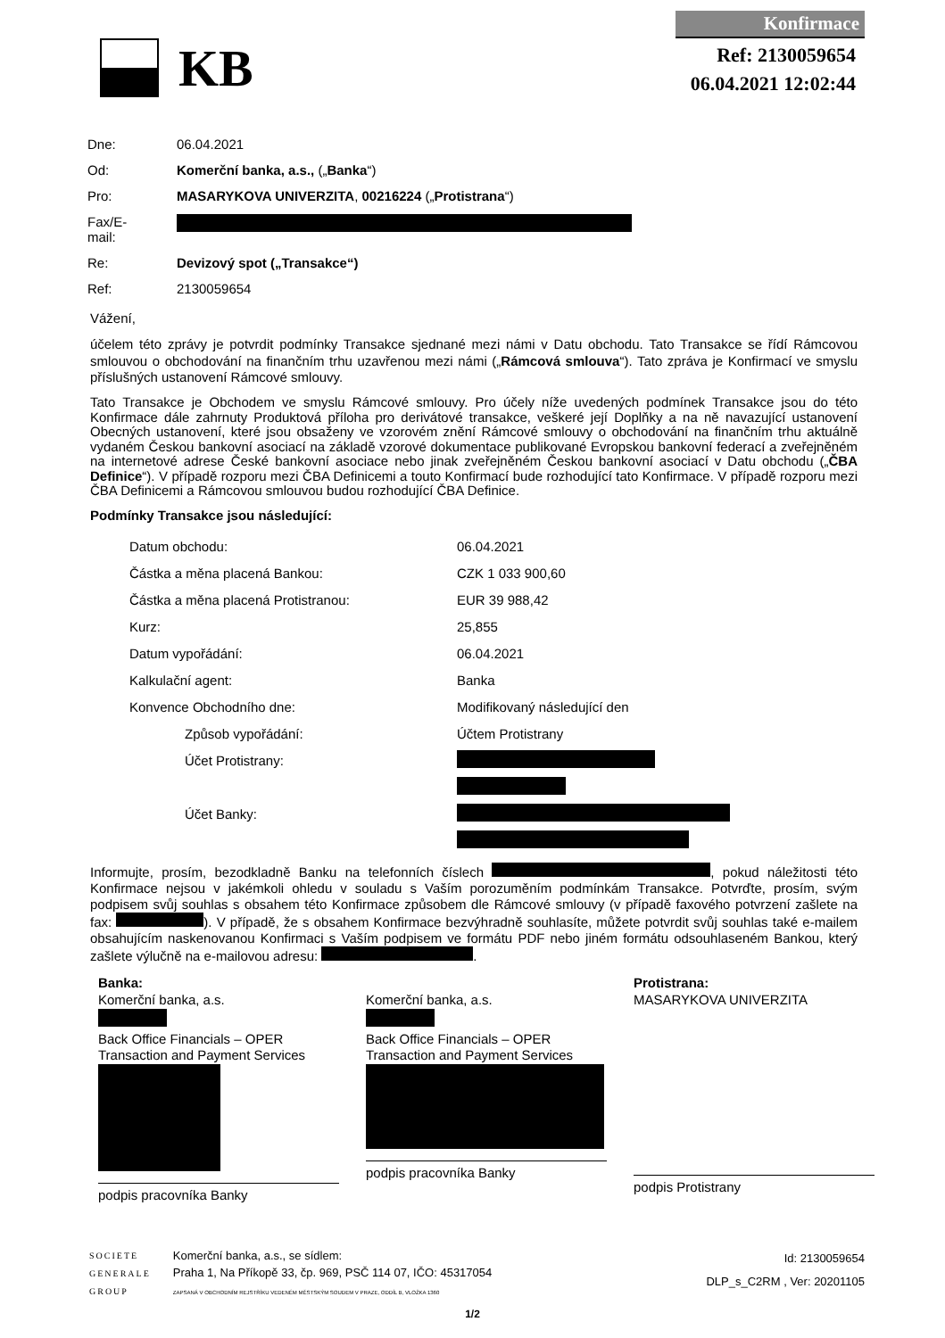KB
Konfirmace
Ref: 2130059654
06.04.2021 12:02:44
| Dne: | 06.04.2021 |
| Od: | Komerční banka, a.s., („ Banka “) |
| Pro: | MASARYKOVA UNIVERZITA , 00216224 („ Protistrana “) |
| Fax/E- mail: | |
| Re: | Devizový spot („Transakce“) |
| Ref: | 2130059654 |
Vážení,
účelem této zprávy je potvrdit podmínky Transakce sjednané mezi námi v Datu obchodu. Tato Transakce se řídí Rámcovou smlouvou o obchodování na finančním trhu uzavřenou mezi námi („Rámcová smlouva“). Tato zpráva je Konfirmací ve smyslu příslušných ustanovení Rámcové smlouvy.
Tato Transakce je Obchodem ve smyslu Rámcové smlouvy. Pro účely níže uvedených podmínek Transakce jsou do této Konfirmace dále zahrnuty Produktová příloha pro derivátové transakce, veškeré její Doplňky a na ně navazující ustanovení Obecných ustanovení, které jsou obsaženy ve vzorovém znění Rámcové smlouvy o obchodování na finančním trhu aktuálně vydaném Českou bankovní asociací na základě vzorové dokumentace publikované Evropskou bankovní federací a zveřejněném na internetové adrese České bankovní asociace nebo jinak zveřejněném Českou bankovní asociací v Datu obchodu („ČBA Definice“). V případě rozporu mezi ČBA Definicemi a touto Konfirmací bude rozhodující tato Konfirmace. V případě rozporu mezi ČBA Definicemi a Rámcovou smlouvou budou rozhodující ČBA Definice.
Podmínky Transakce jsou následující:
| Datum obchodu: | 06.04.2021 |
| Částka a měna placená Bankou: | CZK 1 033 900,60 |
| Částka a měna placená Protistranou: | EUR 39 988,42 |
| Kurz: | 25,855 |
| Datum vypořádání: | 06.04.2021 |
| Kalkulační agent: | Banka |
| Konvence Obchodního dne: | Modifikovaný následující den |
| Způsob vypořádání: | Účtem Protistrany |
| Účet Protistrany: | |
| Účet Banky: | |
Informujte, prosím, bezodkladně Banku na telefonních číslech , pokud náležitosti této Konfirmace nejsou v jakémkoli ohledu v souladu s Vaším porozuměním podmínkám Transakce. Potvrďte, prosím, svým podpisem svůj souhlas s obsahem této Konfirmace způsobem dle Rámcové smlouvy (v případě faxového potvrzení zašlete na fax: ). V případě, že s obsahem Konfirmace bezvýhradně souhlasíte, můžete potvrdit svůj souhlas také e-mailem obsahujícím naskenovanou Konfirmaci s Vaším podpisem ve formátu PDF nebo jiném formátu odsouhlaseném Bankou, který zašlete výlučně na e-mailovou adresu: .
Banka:
Komerční banka, a.s.
Back Office Financials – OPER
Transaction and Payment Services
podpis pracovníka Banky
Komerční banka, a.s.
Back Office Financials – OPER
Transaction and Payment Services
podpis pracovníka Banky
Protistrana:
MASARYKOVA UNIVERZITA
podpis Protistrany
SOCIETE
GENERALE
GROUP
Komerční banka, a.s., se sídlem:
Praha 1, Na Příkopě 33, čp. 969, PSČ 114 07, IČO: 45317054
ZAPSANÁ V OBCHODNÍM REJSTŘÍKU VEDENÉM MĚSTSKÝM SOUDEM V PRAZE, ODDÍL B, VLOŽKA 1360
Id: 2130059654
DLP_s_C2RM , Ver: 20201105
1/2